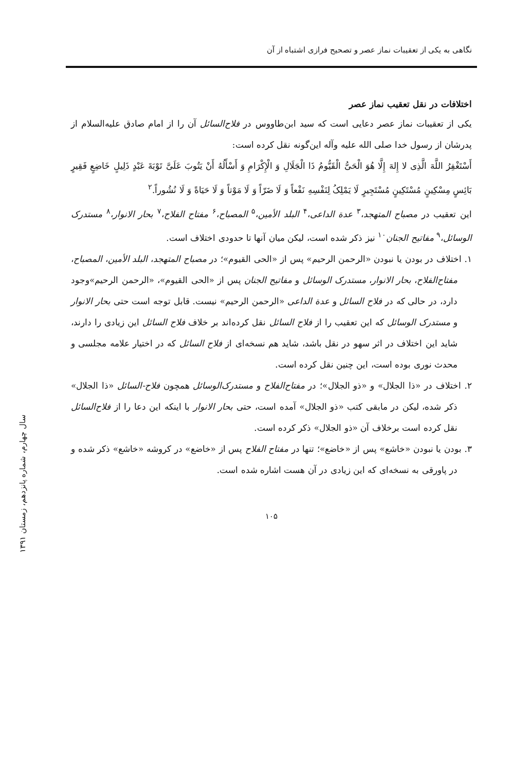سال چهارم، شماره پانزدهم، زمستان ۱۳۹۱
نگاهی به یکی از تعقیبات نماز عصر و تصحیح فرازی اشتباه از آن
اختلافات در نقل تعقیب نماز عصر
یکی از تعقیبات نماز عصر دعایی است که سید ابن‌طاووس در فلاح‌السائل آن را از امام صادق علیه‌السلام از پدرشان از رسول خدا صلی الله علیه وآله این‌گونه نقل کرده است:
أَسْتَغْفِرُ اللَّهَ الَّذِی لا إِلهَ إِلَّا هُوَ الْحَیُّ الْقَیُّومُ ذَا الْجَلَالِ وَ الْإِکْرَامِ وَ أَسْأَلُهُ أَنْ یَتُوبَ عَلَیَّ تَوْبَةَ عَبْدٍ ذَلِیلٍ خَاضِعٍ فَقِیرٍ بَائِسٍ مِسْکِینٍ مُسْتَکِینٍ مُسْتَجِیرٍ لَا یَمْلِکُ لِنَفْسِهِ نَفْعاً وَ لَا ضَرّاً وَ لَا مَوْتاً وَ لَا حَیَاةً وَ لَا نُشُوراً.<sup>۲</sup>
این تعقیب در مصباح المتهجد،<sup>۳</sup> عدة الداعی،<sup>۴</sup> البلد الأمین،<sup>۵</sup> المصباح،<sup>۶</sup> مفتاح الفلاح،<sup>۷</sup> بحار الانوار،<sup>۸</sup> مستدرک الوسائل،<sup>۹</sup> مفاتیح الجنان<sup>۱۰</sup> نیز ذکر شده است، لیکن میان آنها تا حدودی اختلاف است.
۱. اختلاف در بودن یا نبودن «الرحمن الرحیم» پس از «الحی القیوم»؛ در مصباح المتهجد، البلد الأمین، المصباح، مفتاح‌الفلاح، بحار الانوار، مستدرک الوسائل و مفاتیح الجنان پس از «الحی القیوم»، «الرحمن الرحیم»وجود دارد، در حالی که در فلاح السائل و عدة الداعی «الرحمن الرحیم» نیست. قابل توجه است حتی بحار الانوار و مستدرک الوسائل که این تعقیب را از فلاح السائل نقل کرده‌اند بر خلاف فلاح السائل این زیادی را دارند، شاید این اختلاف در اثر سهو در نقل باشد، شاید هم نسخه‌ای از فلاح السائل که در اختیار علامه مجلسی و محدث نوری بوده است، این چنین نقل کرده است.
۲. اختلاف در «ذا الجلال» و «ذو الجلال»؛ در مفتاح‌الفلاح و مستدرک‌الوسائل همچون فلاح-السائل «ذا الجلال» ذکر شده، لیکن در مابقی کتب «ذو الجلال» آمده است، حتی بحار الانوار با اینکه این دعا را از فلاح‌السائل نقل کرده است برخلاف آن «ذو الجلال» ذکر کرده است.
۳. بودن یا نبودن «خاشع» پس از «خاضع»؛ تنها در مفتاح الفلاح پس از «خاضع» در کروشه «خاشع» ذکر شده و در پاورقی به نسخه‌ای که این زیادی در آن هست اشاره شده است.
۱۰۵